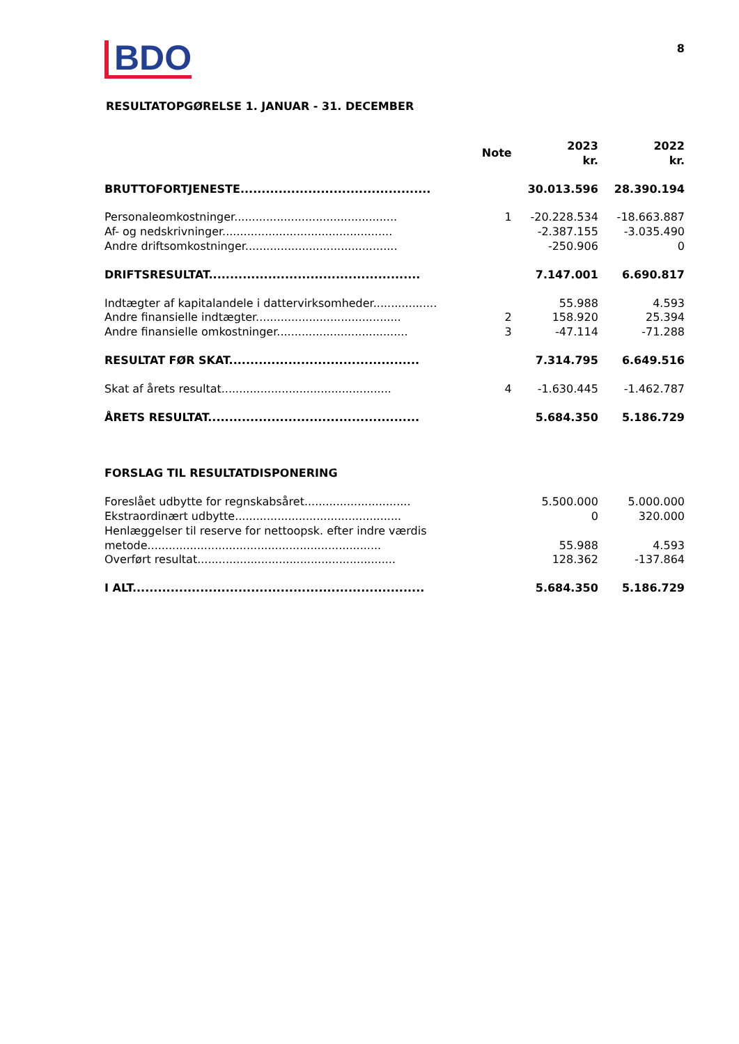BDO 8
RESULTATOPGØRELSE 1. JANUAR - 31. DECEMBER
| | Note | 2023 kr. | 2022 kr. |
| --- | --- | --- | --- |
| BRUTTOFORTJENESTE............................................. | | 30.013.596 | 28.390.194 |
| Personaleomkostninger.............................................. | 1 | -20.228.534 | -18.663.887 |
| Af- og nedskrivninger................................................ | | -2.387.155 | -3.035.490 |
| Andre driftsomkostninger........................................... | | -250.906 | 0 |
| DRIFTSRESULTAT.................................................. | | 7.147.001 | 6.690.817 |
| Indtægter af kapitalandele i dattervirksomheder.................. | | 55.988 | 4.593 |
| Andre finansielle indtægter......................................... | 2 | 158.920 | 25.394 |
| Andre finansielle omkostninger..................................... | 3 | -47.114 | -71.288 |
| RESULTAT FØR SKAT............................................. | | 7.314.795 | 6.649.516 |
| Skat af årets resultat................................................ | 4 | -1.630.445 | -1.462.787 |
| ÅRETS RESULTAT.................................................. | | 5.684.350 | 5.186.729 |
| FORSLAG TIL RESULTATDISPONERING | | | |
| Foreslået udbytte for regnskabsåret.............................. | | 5.500.000 | 5.000.000 |
| Ekstraordinært udbytte............................................... | | 0 | 320.000 |
| Henlæggelser til reserve for nettoopsk. efter indre værdis metode.................................................................. | | 55.988 | 4.593 |
| Overført resultat........................................................ | | 128.362 | -137.864 |
| I ALT..................................................................... | | 5.684.350 | 5.186.729 |